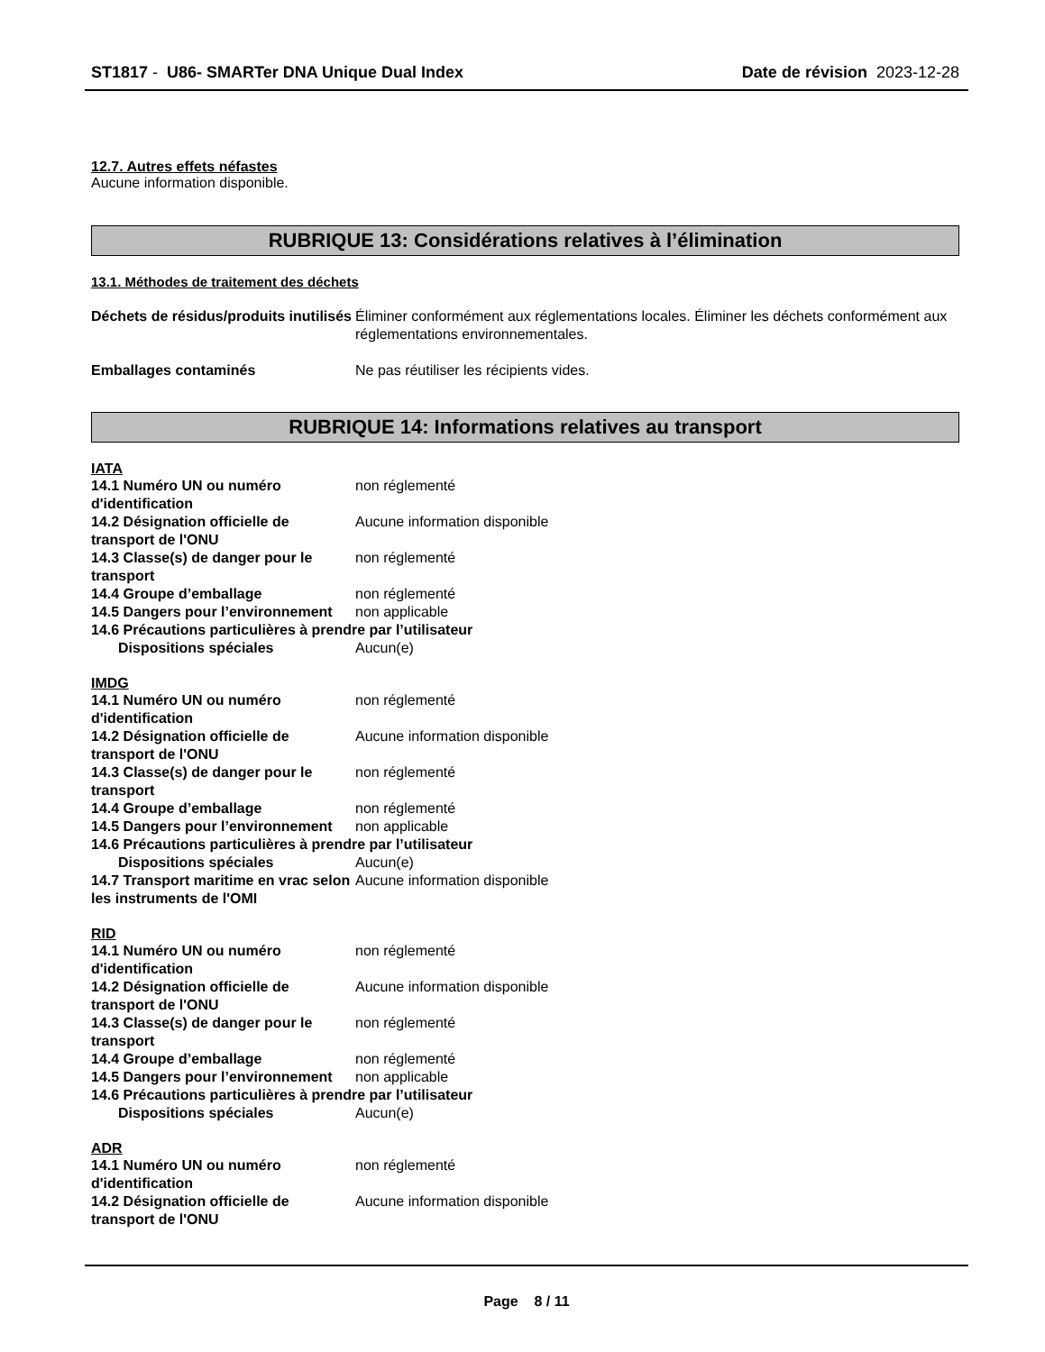ST1817 - U86- SMARTer DNA Unique Dual Index Date de révision 2023-12-28
12.7. Autres effets néfastes
Aucune information disponible.
RUBRIQUE 13: Considérations relatives à l’élimination
13.1. Méthodes de traitement des déchets
Déchets de résidus/produits inutilisés
Éliminer conformément aux réglementations locales. Éliminer les déchets conformément aux réglementations environnementales.
Emballages contaminés Ne pas réutiliser les récipients vides.
RUBRIQUE 14: Informations relatives au transport
IATA
14.1 Numéro UN ou numéro d'identification
non réglementé
14.2 Désignation officielle de transport de l'ONU
Aucune information disponible
14.3 Classe(s) de danger pour le transport
non réglementé
14.4 Groupe d’emballage non réglementé
14.5 Dangers pour l’environnement
non applicable
14.6 Précautions particulières à prendre par l’utilisateur
Dispositions spéciales Aucun(e)
IMDG
14.1 Numéro UN ou numéro d'identification
non réglementé
14.2 Désignation officielle de transport de l'ONU
Aucune information disponible
14.3 Classe(s) de danger pour le transport
non réglementé
14.4 Groupe d’emballage non réglementé
14.5 Dangers pour l’environnement
non applicable
14.6 Précautions particulières à prendre par l’utilisateur
Dispositions spéciales Aucun(e)
14.7 Transport maritime en vrac selon les instruments de l'OMI
Aucune information disponible
RID
14.1 Numéro UN ou numéro d'identification
non réglementé
14.2 Désignation officielle de transport de l'ONU
Aucune information disponible
14.3 Classe(s) de danger pour le transport
non réglementé
14.4 Groupe d’emballage non réglementé
14.5 Dangers pour l’environnement
non applicable
14.6 Précautions particulières à prendre par l’utilisateur
Dispositions spéciales Aucun(e)
ADR
14.1 Numéro UN ou numéro d'identification
non réglementé
14.2 Désignation officielle de transport de l'ONU
Aucune information disponible
Page 8 / 11